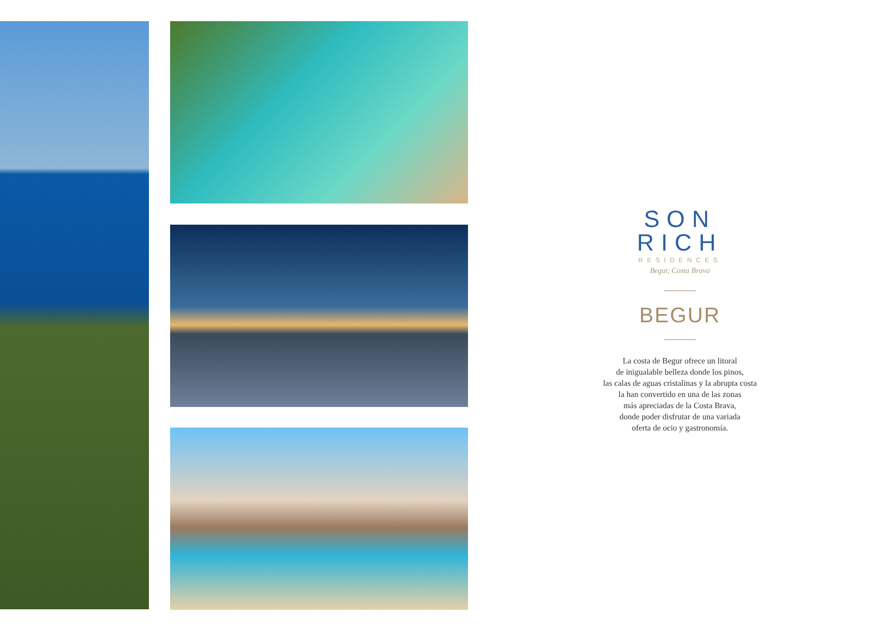SON
RICH
RESIDENCES
Begur, Costa Brava
BEGUR
La costa de Begur ofrece un litoral
de inigualable belleza donde los pinos,
las calas de aguas cristalinas y la abrupta costa
la han convertido en una de las zonas
más apreciadas de la Costa Brava,
donde poder disfrutar de una variada
oferta de ocio y gastronomía.